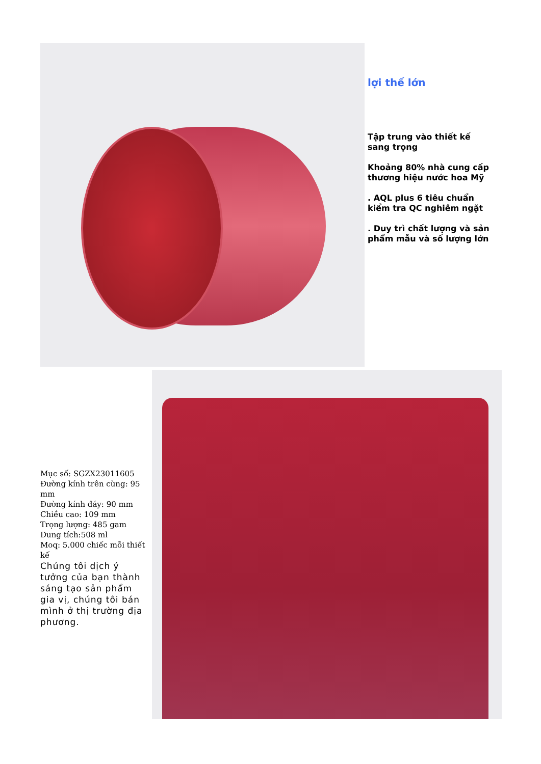lợi thế lớn
Tập trung vào thiết kế sang trọng
Khoảng 80% nhà cung cấp thương hiệu nước hoa Mỹ
. AQL plus 6 tiêu chuẩn kiểm tra QC nghiêm ngặt
. Duy trì chất lượng và sản phẩm mẫu và số lượng lớn
Mục số: SGZX23011605
Đường kính trên cùng: 95 mm
Đường kính đáy: 90 mm
Chiều cao: 109 mm
Trọng lượng: 485 gam
Dung tích:508 ml
Moq: 5.000 chiếc mỗi thiết kế
Chúng tôi dịch ý tưởng của bạn thành sáng tạo sản phẩm gia vị, chúng tôi bán mình ở thị trường địa phương.